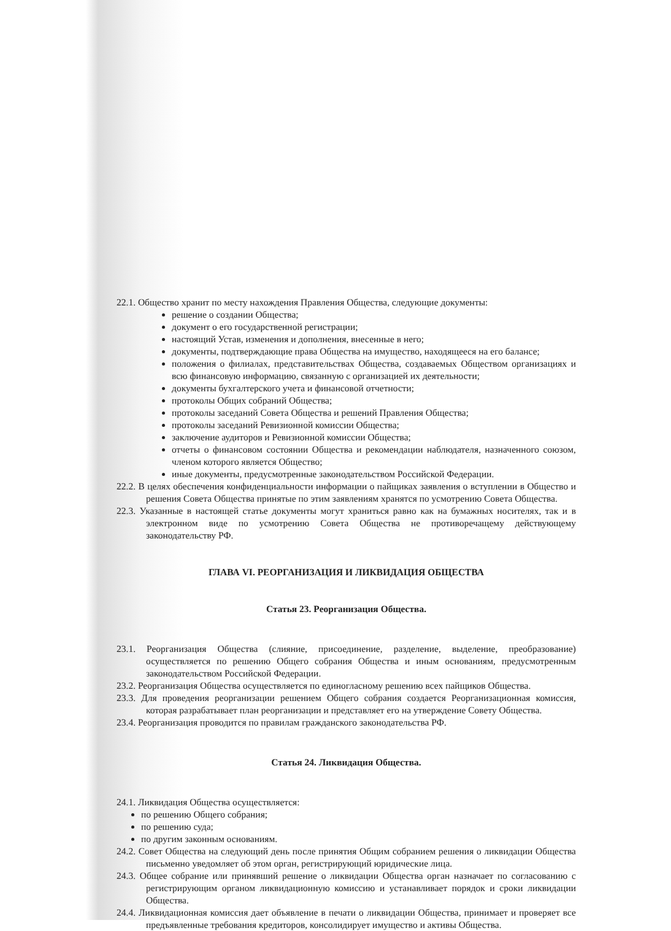22.1. Общество хранит по месту нахождения Правления Общества, следующие документы:
решение о создании Общества;
документ о его государственной регистрации;
настоящий Устав, изменения и дополнения, внесенные в него;
документы, подтверждающие права Общества на имущество, находящееся на его балансе;
положения о филиалах, представительствах Общества, создаваемых Обществом организациях и всю финансовую информацию, связанную с организацией их деятельности;
документы бухгалтерского учета и финансовой отчетности;
протоколы Общих собраний Общества;
протоколы заседаний Совета Общества и решений Правления Общества;
протоколы заседаний Ревизионной комиссии Общества;
заключение аудиторов и Ревизионной комиссии Общества;
отчеты о финансовом состоянии Общества и рекомендации наблюдателя, назначенного союзом, членом которого является Общество;
иные документы, предусмотренные законодательством Российской Федерации.
22.2. В целях обеспечения конфиденциальности информации о пайщиках заявления о вступлении в Общество и решения Совета Общества принятые по этим заявлениям хранятся по усмотрению Совета Общества.
22.3. Указанные в настоящей статье документы могут храниться равно как на бумажных носителях, так и в электронном виде по усмотрению Совета Общества не противоречащему действующему законодательству РФ.
ГЛАВА VI. РЕОРГАНИЗАЦИЯ И ЛИКВИДАЦИЯ ОБЩЕСТВА
Статья 23. Реорганизация Общества.
23.1. Реорганизация Общества (слияние, присоединение, разделение, выделение, преобразование) осуществляется по решению Общего собрания Общества и иным основаниям, предусмотренным законодательством Российской Федерации.
23.2. Реорганизация Общества осуществляется по единогласному решению всех пайщиков Общества.
23.3. Для проведения реорганизации решением Общего собрания создается Реорганизационная комиссия, которая разрабатывает план реорганизации и представляет его на утверждение Совету Общества.
23.4. Реорганизация проводится по правилам гражданского законодательства РФ.
Статья 24. Ликвидация Общества.
24.1. Ликвидация Общества осуществляется:
по решению Общего собрания;
по решению суда;
по другим законным основаниям.
24.2. Совет Общества на следующий день после принятия Общим собранием решения о ликвидации Общества письменно уведомляет об этом орган, регистрирующий юридические лица.
24.3. Общее собрание или принявший решение о ликвидации Общества орган назначает по согласованию с регистрирующим органом ликвидационную комиссию и устанавливает порядок и сроки ликвидации Общества.
24.4. Ликвидационная комиссия дает объявление в печати о ликвидации Общества, принимает и проверяет все предъявленные требования кредиторов, консолидирует имущество и активы Общества.